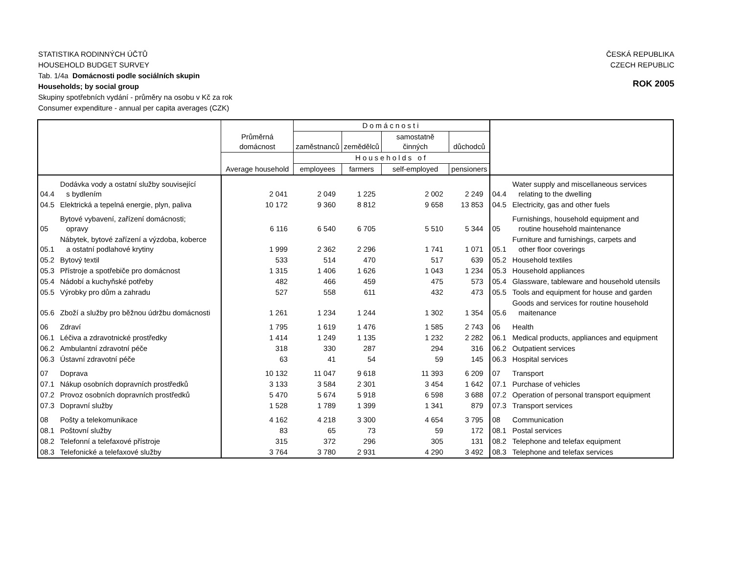ČESKÁ REPUBLIKA
CZECH REPUBLIC
ROK 2005
STATISTIKA RODINNÝCH ÚČTŮ
HOUSEHOLD BUDGET SURVEY
Tab. 1/4a Domácnosti podle sociálních skupin
Households; by social group
Skupiny spotřebních vydání - průměry na osobu v Kč za rok
Consumer expenditure - annual per capita averages (CZK)
| | | Průměrná domácnost | Domácnosti | | | | | |
| --- | --- | --- | --- | --- | --- | --- | --- | --- |
| | | | zaměstnanců | zemědělců | samostatně činných | důchodců | | |
| | | Average household | Households of | | | | | |
| | | | employees | farmers | self-employed | pensioners | | |
| 04.4 | Dodávka vody a ostatní služby související s bydlením | 2 041 | 2 049 | 1 225 | 2 002 | 2 249 | 04.4 | Water supply and miscellaneous services relating to the dwelling |
| 04.5 | Elektrická a tepelná energie, plyn, paliva | 10 172 | 9 360 | 8 812 | 9 658 | 13 853 | 04.5 | Electricity, gas and other fuels |
| 05 | Bytové vybavení, zařízení domácnosti; opravy | 6 116 | 6 540 | 6 705 | 5 510 | 5 344 | 05 | Furnishings, household equipment and routine household maintenance |
| 05.1 | Nábytek, bytové zařízení a výzdoba, koberce a ostatní podlahové krytiny | 1 999 | 2 362 | 2 296 | 1 741 | 1 071 | 05.1 | Furniture and furnishings, carpets and other floor coverings |
| 05.2 | Bytový textil | 533 | 514 | 470 | 517 | 639 | 05.2 | Household textiles |
| 05.3 | Přístroje a spotřebiče pro domácnost | 1 315 | 1 406 | 1 626 | 1 043 | 1 234 | 05.3 | Household appliances |
| 05.4 | Nádobí a kuchyňské potřeby | 482 | 466 | 459 | 475 | 573 | 05.4 | Glassware, tableware and household utensils |
| 05.5 | Výrobky pro dům a zahradu | 527 | 558 | 611 | 432 | 473 | 05.5 | Tools and equipment for house and garden |
| 05.6 | Zboží a služby pro běžnou údržbu domácnosti | 1 261 | 1 234 | 1 244 | 1 302 | 1 354 | 05.6 | Goods and services for routine household maitenance |
| 06 | Zdraví | 1 795 | 1 619 | 1 476 | 1 585 | 2 743 | 06 | Health |
| 06.1 | Léčiva a zdravotnické prostředky | 1 414 | 1 249 | 1 135 | 1 232 | 2 282 | 06.1 | Medical products, appliances and equipment |
| 06.2 | Ambulantní zdravotní péče | 318 | 330 | 287 | 294 | 316 | 06.2 | Outpatient services |
| 06.3 | Ústavní zdravotní péče | 63 | 41 | 54 | 59 | 145 | 06.3 | Hospital services |
| 07 | Doprava | 10 132 | 11 047 | 9 618 | 11 393 | 6 209 | 07 | Transport |
| 07.1 | Nákup osobních dopravních prostředků | 3 133 | 3 584 | 2 301 | 3 454 | 1 642 | 07.1 | Purchase of vehicles |
| 07.2 | Provoz osobních dopravních prostředků | 5 470 | 5 674 | 5 918 | 6 598 | 3 688 | 07.2 | Operation of personal transport equipment |
| 07.3 | Dopravní služby | 1 528 | 1 789 | 1 399 | 1 341 | 879 | 07.3 | Transport services |
| 08 | Pošty a telekomunikace | 4 162 | 4 218 | 3 300 | 4 654 | 3 795 | 08 | Communication |
| 08.1 | Poštovní služby | 83 | 65 | 73 | 59 | 172 | 08.1 | Postal services |
| 08.2 | Telefonní a telefaxové přístroje | 315 | 372 | 296 | 305 | 131 | 08.2 | Telephone and telefax equipment |
| 08.3 | Telefonické a telefaxové služby | 3 764 | 3 780 | 2 931 | 4 290 | 3 492 | 08.3 | Telephone and telefax services |